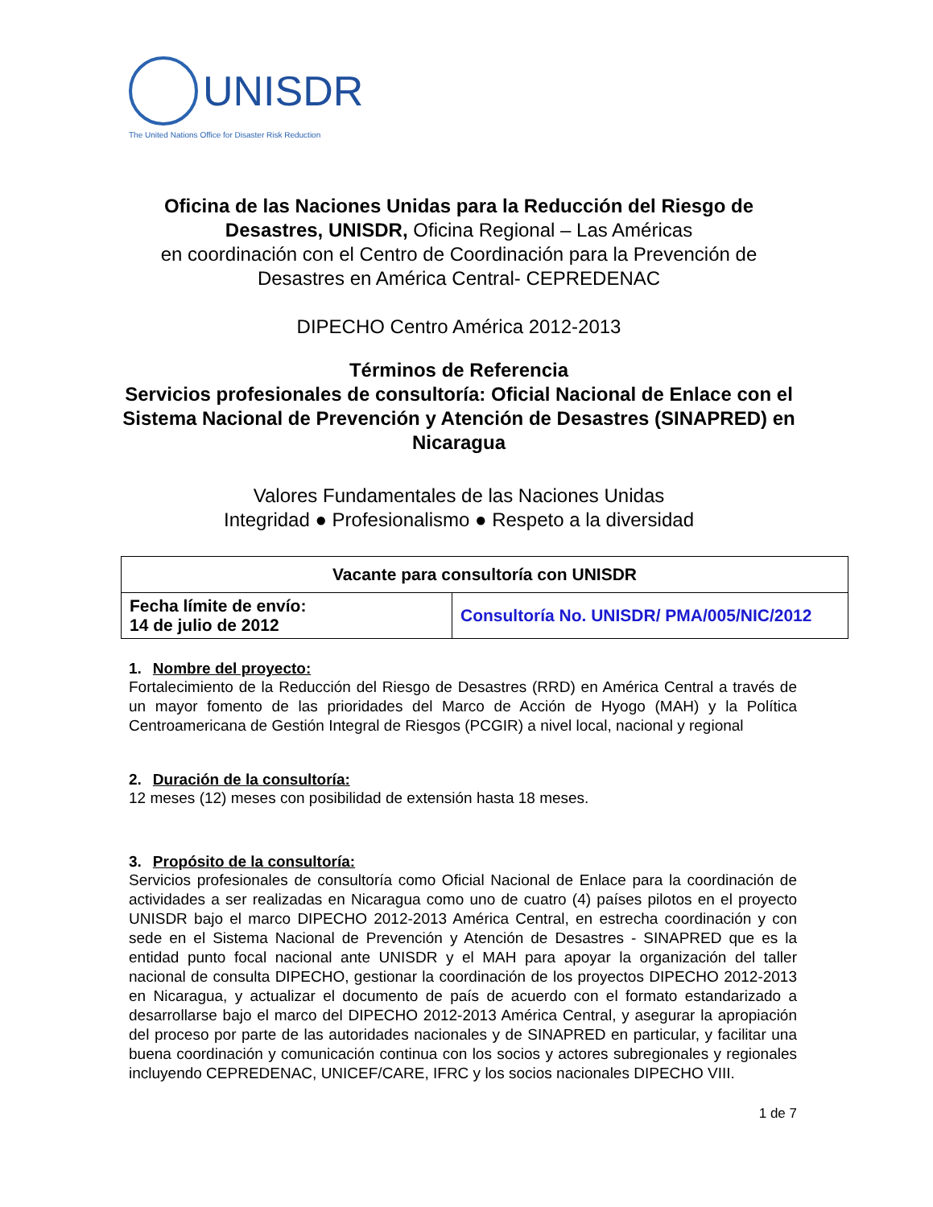UNISDR
The United Nations Office for Disaster Risk Reduction
Oficina de las Naciones Unidas para la Reducción del Riesgo de Desastres, UNISDR, Oficina Regional – Las Américas
en coordinación con el Centro de Coordinación para la Prevención de Desastres en América Central- CEPREDENAC
DIPECHO Centro América 2012-2013
Términos de Referencia
Servicios profesionales de consultoría: Oficial Nacional de Enlace con el Sistema Nacional de Prevención y Atención de Desastres (SINAPRED) en Nicaragua
Valores Fundamentales de las Naciones Unidas
Integridad ● Profesionalismo ● Respeto a la diversidad
| Vacante para consultoría con UNISDR | |
| --- | --- |
| Fecha límite de envío: 14 de julio de 2012 | Consultoría No. UNISDR/ PMA/005/NIC/2012 |
1. Nombre del proyecto:
Fortalecimiento de la Reducción del Riesgo de Desastres (RRD) en América Central a través de un mayor fomento de las prioridades del Marco de Acción de Hyogo (MAH) y la Política Centroamericana de Gestión Integral de Riesgos (PCGIR) a nivel local, nacional y regional
2. Duración de la consultoría:
12 meses (12) meses con posibilidad de extensión hasta 18 meses.
3. Propósito de la consultoría:
Servicios profesionales de consultoría como Oficial Nacional de Enlace para la coordinación de actividades a ser realizadas en Nicaragua como uno de cuatro (4) países pilotos en el proyecto UNISDR bajo el marco DIPECHO 2012-2013 América Central, en estrecha coordinación y con sede en el Sistema Nacional de Prevención y Atención de Desastres - SINAPRED que es la entidad punto focal nacional ante UNISDR y el MAH para apoyar la organización del taller nacional de consulta DIPECHO, gestionar la coordinación de los proyectos DIPECHO 2012-2013 en Nicaragua, y actualizar el documento de país de acuerdo con el formato estandarizado a desarrollarse bajo el marco del DIPECHO 2012-2013 América Central, y asegurar la apropiación del proceso por parte de las autoridades nacionales y de SINAPRED en particular, y facilitar una buena coordinación y comunicación continua con los socios y actores subregionales y regionales incluyendo CEPREDENAC, UNICEF/CARE, IFRC y los socios nacionales DIPECHO VIII.
1 de 7